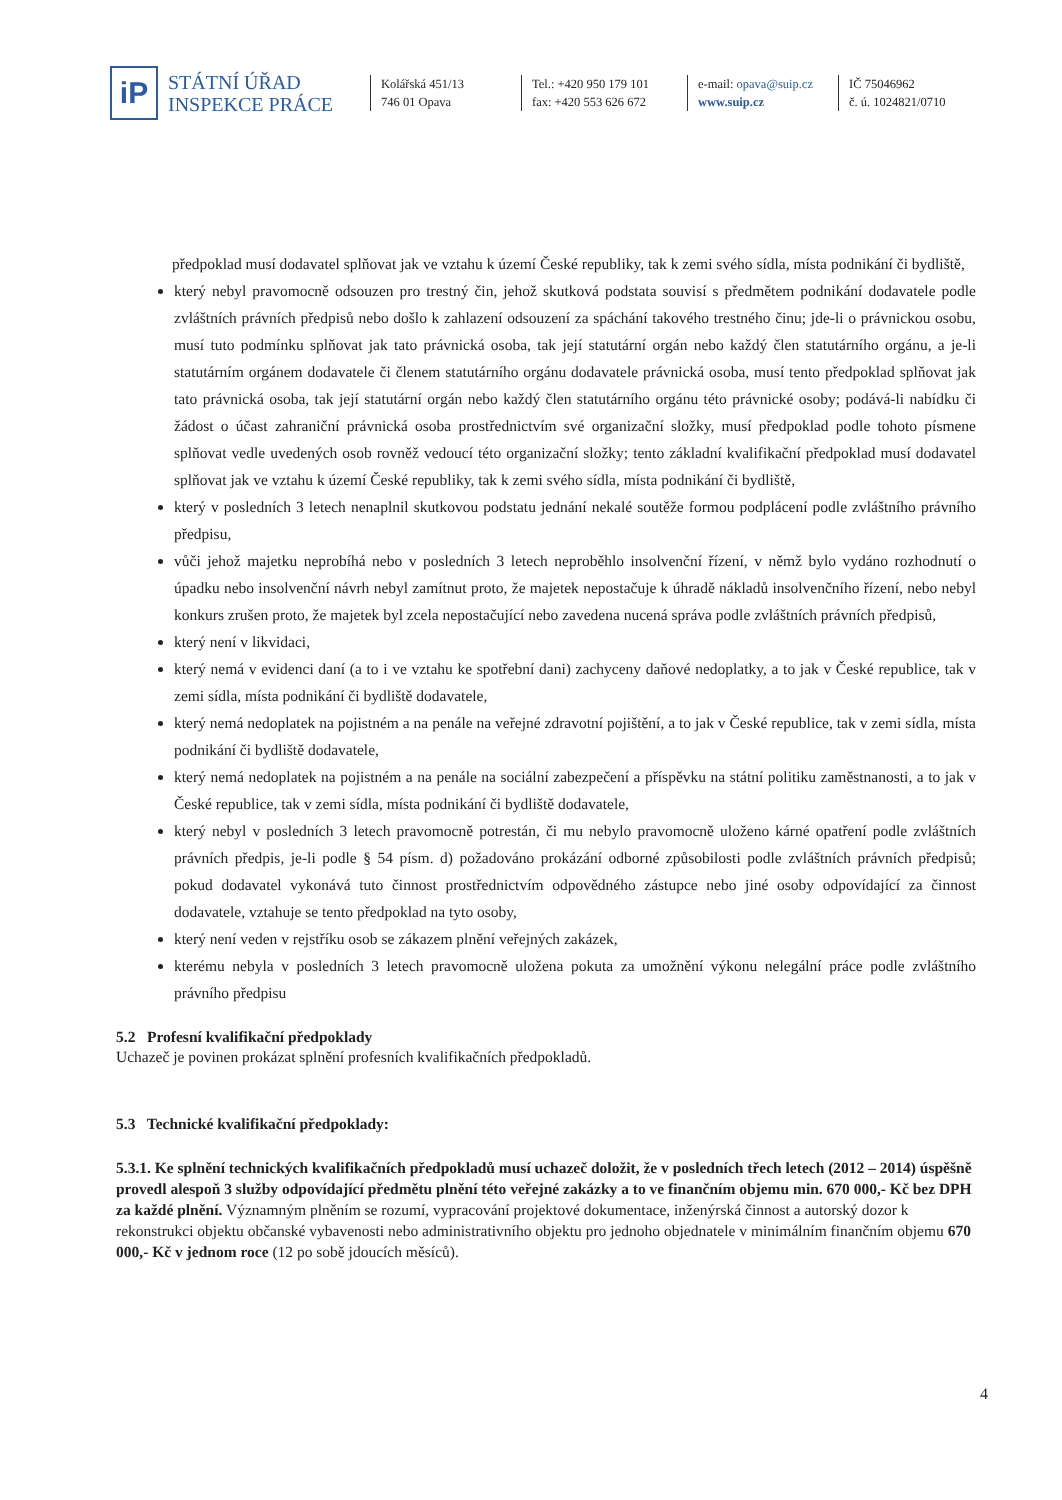iP
STÁTNÍ ÚŘAD
INSPEKCE PRÁCE
Kolářská 451/13
746 01 Opava
Tel.: +420 950 179 101
fax: +420 553 626 672
e-mail: opava@suip.cz
www.suip.cz
IČ 75046962
č. ú. 1024821/0710
předpoklad musí dodavatel splňovat jak ve vztahu k území České republiky, tak k zemi svého sídla, místa podnikání či bydliště,
který nebyl pravomocně odsouzen pro trestný čin, jehož skutková podstata souvisí s předmětem podnikání dodavatele podle zvláštních právních předpisů nebo došlo k zahlazení odsouzení za spáchání takového trestného činu; jde-li o právnickou osobu, musí tuto podmínku splňovat jak tato právnická osoba, tak její statutární orgán nebo každý člen statutárního orgánu, a je-li statutárním orgánem dodavatele či členem statutárního orgánu dodavatele právnická osoba, musí tento předpoklad splňovat jak tato právnická osoba, tak její statutární orgán nebo každý člen statutárního orgánu této právnické osoby; podává-li nabídku či žádost o účast zahraniční právnická osoba prostřednictvím své organizační složky, musí předpoklad podle tohoto písmene splňovat vedle uvedených osob rovněž vedoucí této organizační složky; tento základní kvalifikační předpoklad musí dodavatel splňovat jak ve vztahu k území České republiky, tak k zemi svého sídla, místa podnikání či bydliště,
který v posledních 3 letech nenaplnil skutkovou podstatu jednání nekalé soutěže formou podplácení podle zvláštního právního předpisu,
vůči jehož majetku neprobíhá nebo v posledních 3 letech neproběhlo insolvenční řízení, v němž bylo vydáno rozhodnutí o úpadku nebo insolvenční návrh nebyl zamítnut proto, že majetek nepostačuje k úhradě nákladů insolvenčního řízení, nebo nebyl konkurs zrušen proto, že majetek byl zcela nepostačující nebo zavedena nucená správa podle zvláštních právních předpisů,
který není v likvidaci,
který nemá v evidenci daní (a to i ve vztahu ke spotřební dani) zachyceny daňové nedoplatky, a to jak v České republice, tak v zemi sídla, místa podnikání či bydliště dodavatele,
který nemá nedoplatek na pojistném a na penále na veřejné zdravotní pojištění, a to jak v České republice, tak v zemi sídla, místa podnikání či bydliště dodavatele,
který nemá nedoplatek na pojistném a na penále na sociální zabezpečení a příspěvku na státní politiku zaměstnanosti, a to jak v České republice, tak v zemi sídla, místa podnikání či bydliště dodavatele,
který nebyl v posledních 3 letech pravomocně potrestán, či mu nebylo pravomocně uloženo kárné opatření podle zvláštních právních předpis, je-li podle § 54 písm. d) požadováno prokázání odborné způsobilosti podle zvláštních právních předpisů; pokud dodavatel vykonává tuto činnost prostřednictvím odpovědného zástupce nebo jiné osoby odpovídající za činnost dodavatele, vztahuje se tento předpoklad na tyto osoby,
který není veden v rejstříku osob se zákazem plnění veřejných zakázek,
kterému nebyla v posledních 3 letech pravomocně uložena pokuta za umožnění výkonu nelegální práce podle zvláštního právního předpisu
5.2 Profesní kvalifikační předpoklady
Uchazeč je povinen prokázat splnění profesních kvalifikačních předpokladů.
5.3 Technické kvalifikační předpoklady:
5.3.1. Ke splnění technických kvalifikačních předpokladů musí uchazeč doložit, že v posledních třech letech (2012 – 2014) úspěšně provedl alespoň 3 služby odpovídající předmětu plnění této veřejné zakázky a to ve finančním objemu min. 670 000,- Kč bez DPH za každé plnění. Významným plněním se rozumí, vypracování projektové dokumentace, inženýrská činnost a autorský dozor k rekonstrukci objektu občanské vybavenosti nebo administrativního objektu pro jednoho objednatele v minimálním finančním objemu 670 000,- Kč v jednom roce (12 po sobě jdoucích měsíců).
4